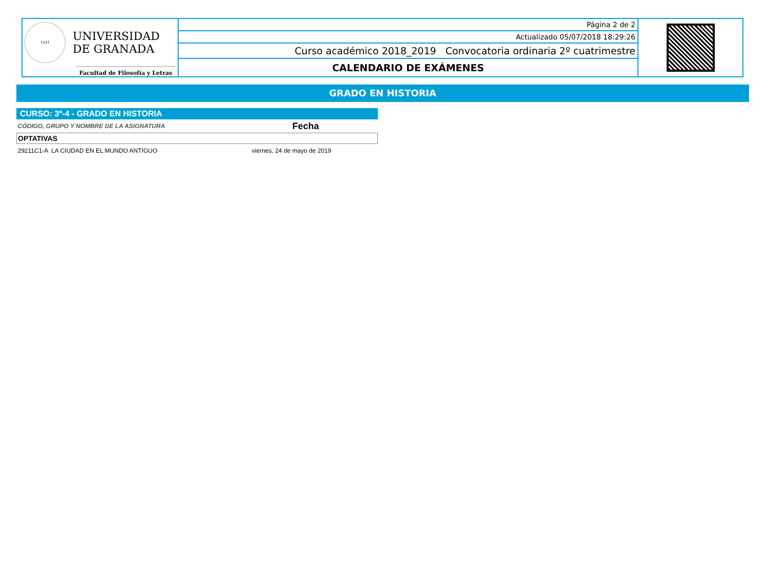| 1531 UNIVERSIDAD DE GRANADA Facultad de Filosofía y Letras | Página 2 de 2 | |
| | Actualizado 05/07/2018 18:29:26 | |
| | Curso académico 2018_2019 Convocatoria ordinaria 2º cuatrimestre | |
| | CALENDARIO DE EXÁMENES | |
GRADO EN HISTORIA
CURSO: 3º-4 - GRADO EN HISTORIA
| CÓDIGO, GRUPO Y NOMBRE DE LA ASIGNATURA | Fecha |
| --- | --- |
| OPTATIVAS | |
| 29211C1-A LA CIUDAD EN EL MUNDO ANTIGUO | viernes, 24 de mayo de 2019 |